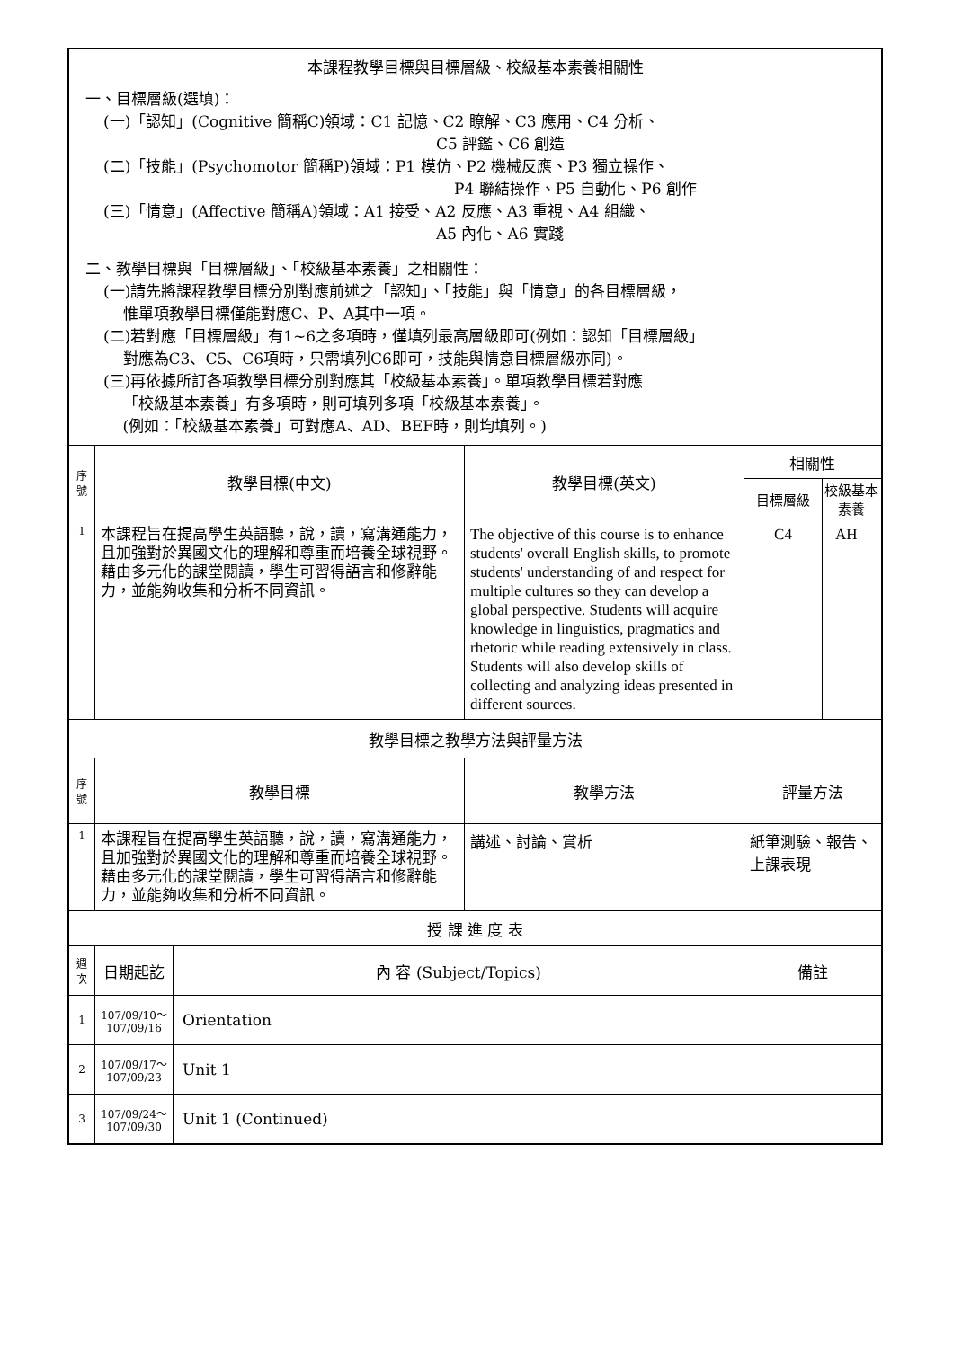| 本課程教學目標與目標層級、校級基本素養相關性 一、目標層級(選填)： (一)「認知」(Cognitive 簡稱C)領域：C1 記憶、C2 瞭解、C3 應用、C4 分析、 C5 評鑑、C6 創造 (二)「技能」(Psychomotor 簡稱P)領域：P1 模仿、P2 機械反應、P3 獨立操作、 P4 聯結操作、P5 自動化、P6 創作 (三)「情意」(Affective 簡稱A)領域：A1 接受、A2 反應、A3 重視、A4 組織、 A5 內化、A6 實踐 二、教學目標與「目標層級」、「校級基本素養」之相關性： (一)請先將課程教學目標分別對應前述之「認知」、「技能」與「情意」的各目標層級， 惟單項教學目標僅能對應C、P、A其中一項。 (二)若對應「目標層級」有1~6之多項時，僅填列最高層級即可(例如：認知「目標層級」 對應為C3、C5、C6項時，只需填列C6即可，技能與情意目標層級亦同)。 (三)再依據所訂各項教學目標分別對應其「校級基本素養」。單項教學目標若對應 「校級基本素養」有多項時，則可填列多項「校級基本素養」。 (例如：「校級基本素養」可對應A、AD、BEF時，則均填列。) | | | | | |
| 序 號 | 教學目標(中文) | | 教學目標(英文) | 相關性 | |
| | | | | 目標層級 | 校級基本素養 |
| 1 | 本課程旨在提高學生英語聽，說，讀，寫溝通能力，且加強對於異國文化的理解和尊重而培養全球視野。藉由多元化的課堂閱讀，學生可習得語言和修辭能力，並能夠收集和分析不同資訊。 | | The objective of this course is to enhance students' overall English skills, to promote students' understanding of and respect for multiple cultures so they can develop a global perspective. Students will acquire knowledge in linguistics, pragmatics and rhetoric while reading extensively in class. Students will also develop skills of collecting and analyzing ideas presented in different sources. | C4 | AH |
| 教學目標之教學方法與評量方法 | | | | | |
| 序 號 | 教學目標 | | 教學方法 | 評量方法 | |
| 1 | 本課程旨在提高學生英語聽，說，讀，寫溝通能力，且加強對於異國文化的理解和尊重而培養全球視野。藉由多元化的課堂閱讀，學生可習得語言和修辭能力，並能夠收集和分析不同資訊。 | | 講述、討論、賞析 | 紙筆測驗、報告、上課表現 | |
| 授 課 進 度 表 | | | | | |
| 週 次 | 日期起訖 | 內 容 (Subject/Topics) | | 備註 | |
| 1 | 107/09/10～ 107/09/16 | Orientation | | | |
| 2 | 107/09/17～ 107/09/23 | Unit 1 | | | |
| 3 | 107/09/24～ 107/09/30 | Unit 1 (Continued) | | | |